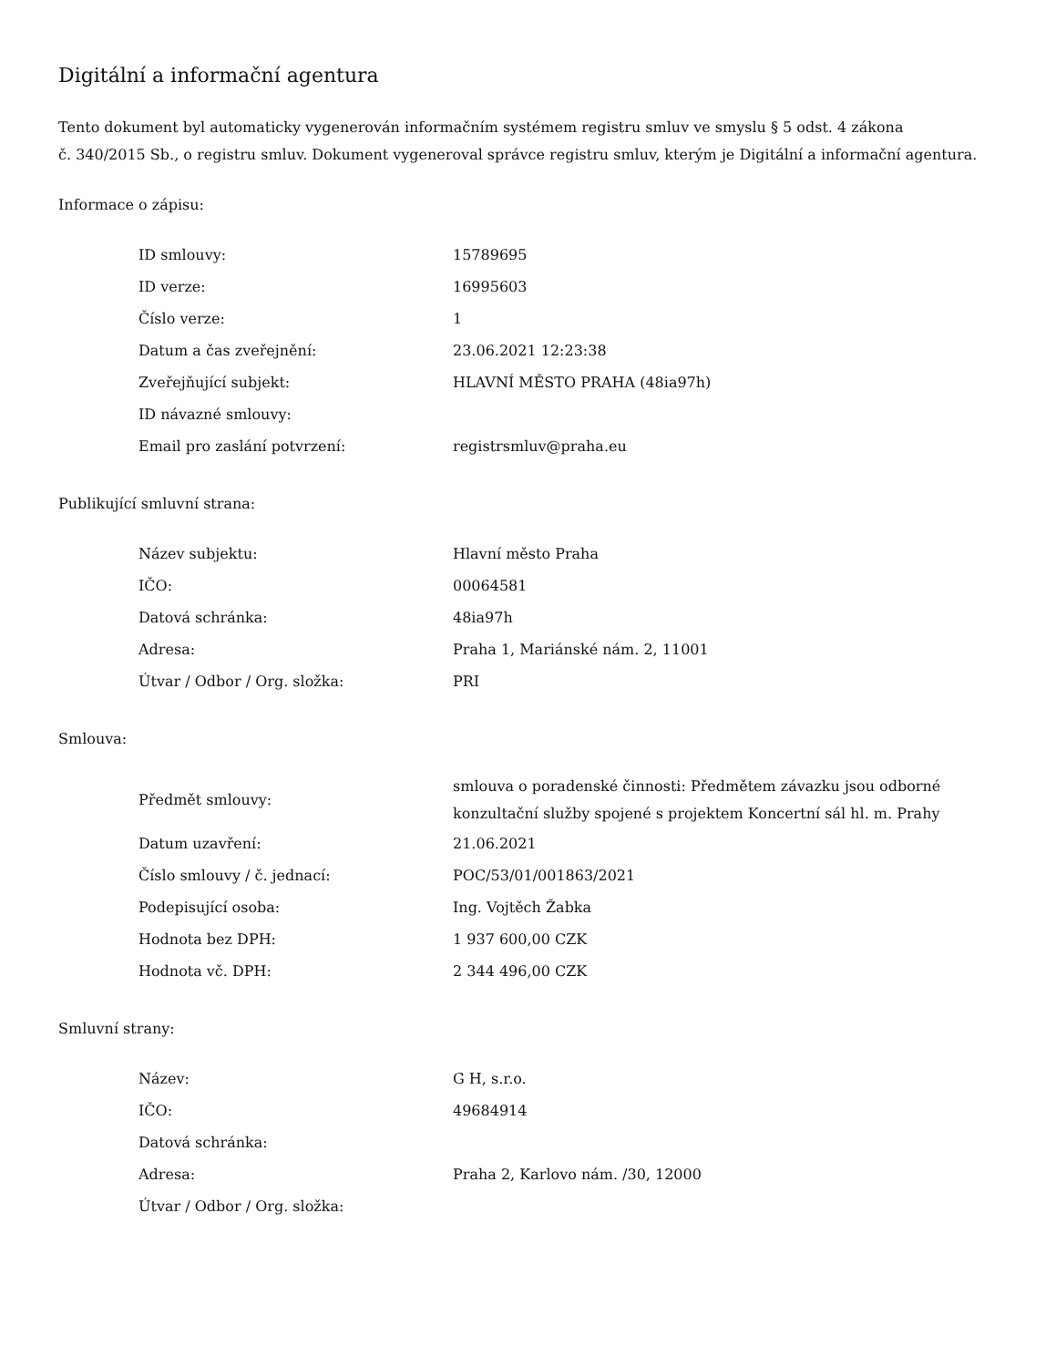Digitální a informační agentura
Tento dokument byl automaticky vygenerován informačním systémem registru smluv ve smyslu § 5 odst. 4 zákona
č. 340/2015 Sb., o registru smluv. Dokument vygeneroval správce registru smluv, kterým je Digitální a informační agentura.
Informace o zápisu:
| ID smlouvy: | 15789695 |
| ID verze: | 16995603 |
| Číslo verze: | 1 |
| Datum a čas zveřejnění: | 23.06.2021 12:23:38 |
| Zveřejňující subjekt: | HLAVNÍ MĚSTO PRAHA (48ia97h) |
| ID návazné smlouvy: | |
| Email pro zaslání potvrzení: | registrsmluv@praha.eu |
Publikující smluvní strana:
| Název subjektu: | Hlavní město Praha |
| IČO: | 00064581 |
| Datová schránka: | 48ia97h |
| Adresa: | Praha 1, Mariánské nám. 2, 11001 |
| Útvar / Odbor / Org. složka: | PRI |
Smlouva:
| Předmět smlouvy: | smlouva o poradenské činnosti: Předmětem závazku jsou odborné konzultační služby spojené s projektem Koncertní sál hl. m. Prahy |
| Datum uzavření: | 21.06.2021 |
| Číslo smlouvy / č. jednací: | POC/53/01/001863/2021 |
| Podepisující osoba: | Ing. Vojtěch Žabka |
| Hodnota bez DPH: | 1 937 600,00 CZK |
| Hodnota vč. DPH: | 2 344 496,00 CZK |
Smluvní strany:
| Název: | G H, s.r.o. |
| IČO: | 49684914 |
| Datová schránka: | |
| Adresa: | Praha 2, Karlovo nám. /30, 12000 |
| Útvar / Odbor / Org. složka: | |